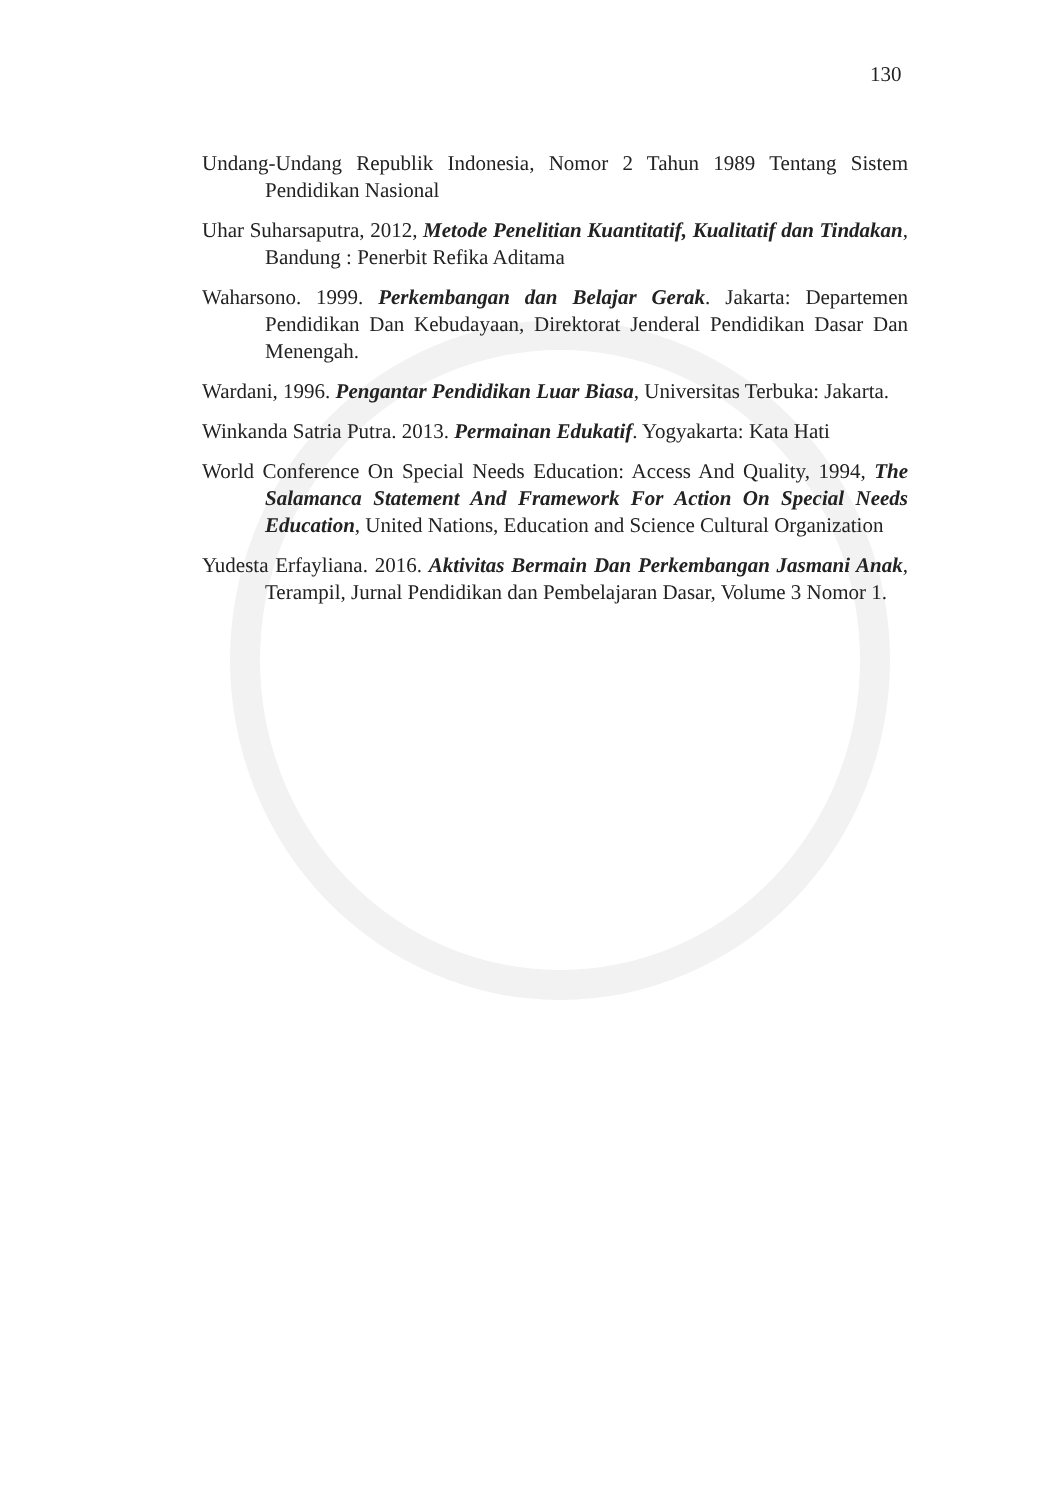130
Undang-Undang Republik Indonesia, Nomor 2 Tahun 1989 Tentang Sistem Pendidikan Nasional
Uhar Suharsaputra, 2012, Metode Penelitian Kuantitatif, Kualitatif dan Tindakan, Bandung : Penerbit Refika Aditama
Waharsono. 1999. Perkembangan dan Belajar Gerak. Jakarta: Departemen Pendidikan Dan Kebudayaan, Direktorat Jenderal Pendidikan Dasar Dan Menengah.
Wardani, 1996. Pengantar Pendidikan Luar Biasa, Universitas Terbuka: Jakarta.
Winkanda Satria Putra. 2013. Permainan Edukatif. Yogyakarta: Kata Hati
World Conference On Special Needs Education: Access And Quality, 1994, The Salamanca Statement And Framework For Action On Special Needs Education, United Nations, Education and Science Cultural Organization
Yudesta Erfayliana. 2016. Aktivitas Bermain Dan Perkembangan Jasmani Anak, Terampil, Jurnal Pendidikan dan Pembelajaran Dasar, Volume 3 Nomor 1.